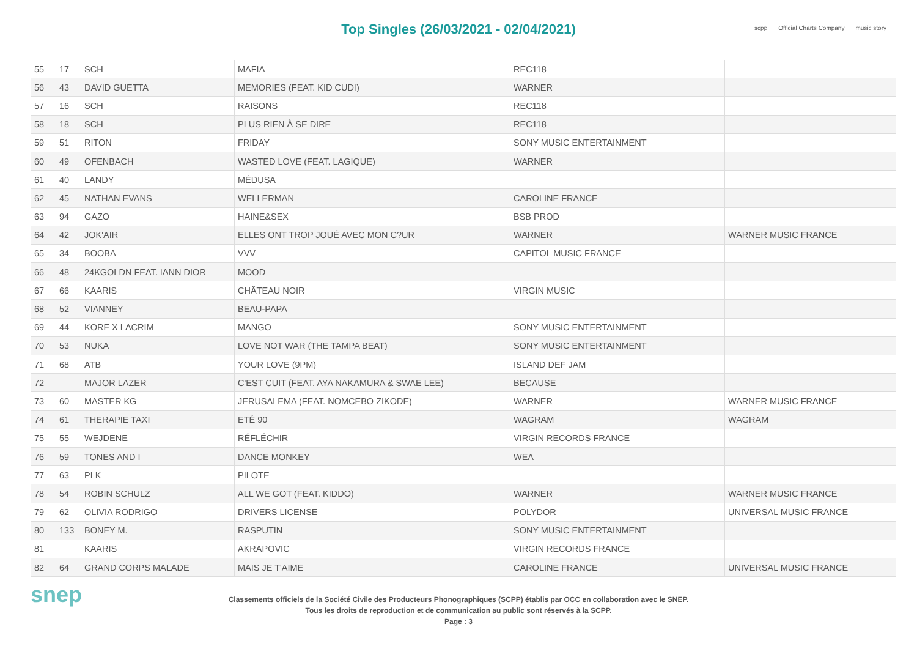Top Singles (26/03/2021 - 02/04/2021)
scpp Official Charts Company music story
| 55 | 17 | SCH | MAFIA | REC118 | |
| 56 | 43 | DAVID GUETTA | MEMORIES (FEAT. KID CUDI) | WARNER | |
| 57 | 16 | SCH | RAISONS | REC118 | |
| 58 | 18 | SCH | PLUS RIEN À SE DIRE | REC118 | |
| 59 | 51 | RITON | FRIDAY | SONY MUSIC ENTERTAINMENT | |
| 60 | 49 | OFENBACH | WASTED LOVE (FEAT. LAGIQUE) | WARNER | |
| 61 | 40 | LANDY | MÉDUSA | | |
| 62 | 45 | NATHAN EVANS | WELLERMAN | CAROLINE FRANCE | |
| 63 | 94 | GAZO | HAINE&SEX | BSB PROD | |
| 64 | 42 | JOK'AIR | ELLES ONT TROP JOUÉ AVEC MON C?UR | WARNER | WARNER MUSIC FRANCE |
| 65 | 34 | BOOBA | VVV | CAPITOL MUSIC FRANCE | |
| 66 | 48 | 24KGOLDN FEAT. IANN DIOR | MOOD | | |
| 67 | 66 | KAARIS | CHÂTEAU NOIR | VIRGIN MUSIC | |
| 68 | 52 | VIANNEY | BEAU-PAPA | | |
| 69 | 44 | KORE X LACRIM | MANGO | SONY MUSIC ENTERTAINMENT | |
| 70 | 53 | NUKA | LOVE NOT WAR (THE TAMPA BEAT) | SONY MUSIC ENTERTAINMENT | |
| 71 | 68 | ATB | YOUR LOVE (9PM) | ISLAND DEF JAM | |
| 72 | | MAJOR LAZER | C'EST CUIT (FEAT. AYA NAKAMURA & SWAE LEE) | BECAUSE | |
| 73 | 60 | MASTER KG | JERUSALEMA (FEAT. NOMCEBO ZIKODE) | WARNER | WARNER MUSIC FRANCE |
| 74 | 61 | THERAPIE TAXI | ETÉ 90 | WAGRAM | WAGRAM |
| 75 | 55 | WEJDENE | RÉFLÉCHIR | VIRGIN RECORDS FRANCE | |
| 76 | 59 | TONES AND I | DANCE MONKEY | WEA | |
| 77 | 63 | PLK | PILOTE | | |
| 78 | 54 | ROBIN SCHULZ | ALL WE GOT (FEAT. KIDDO) | WARNER | WARNER MUSIC FRANCE |
| 79 | 62 | OLIVIA RODRIGO | DRIVERS LICENSE | POLYDOR | UNIVERSAL MUSIC FRANCE |
| 80 | 133 | BONEY M. | RASPUTIN | SONY MUSIC ENTERTAINMENT | |
| 81 | | KAARIS | AKRAPOVIC | VIRGIN RECORDS FRANCE | |
| 82 | 64 | GRAND CORPS MALADE | MAIS JE T'AIME | CAROLINE FRANCE | UNIVERSAL MUSIC FRANCE |
snep
Classements officiels de la Société Civile des Producteurs Phonographiques (SCPP) établis par OCC en collaboration avec le SNEP.
Tous les droits de reproduction et de communication au public sont réservés à la SCPP.
Page : 3